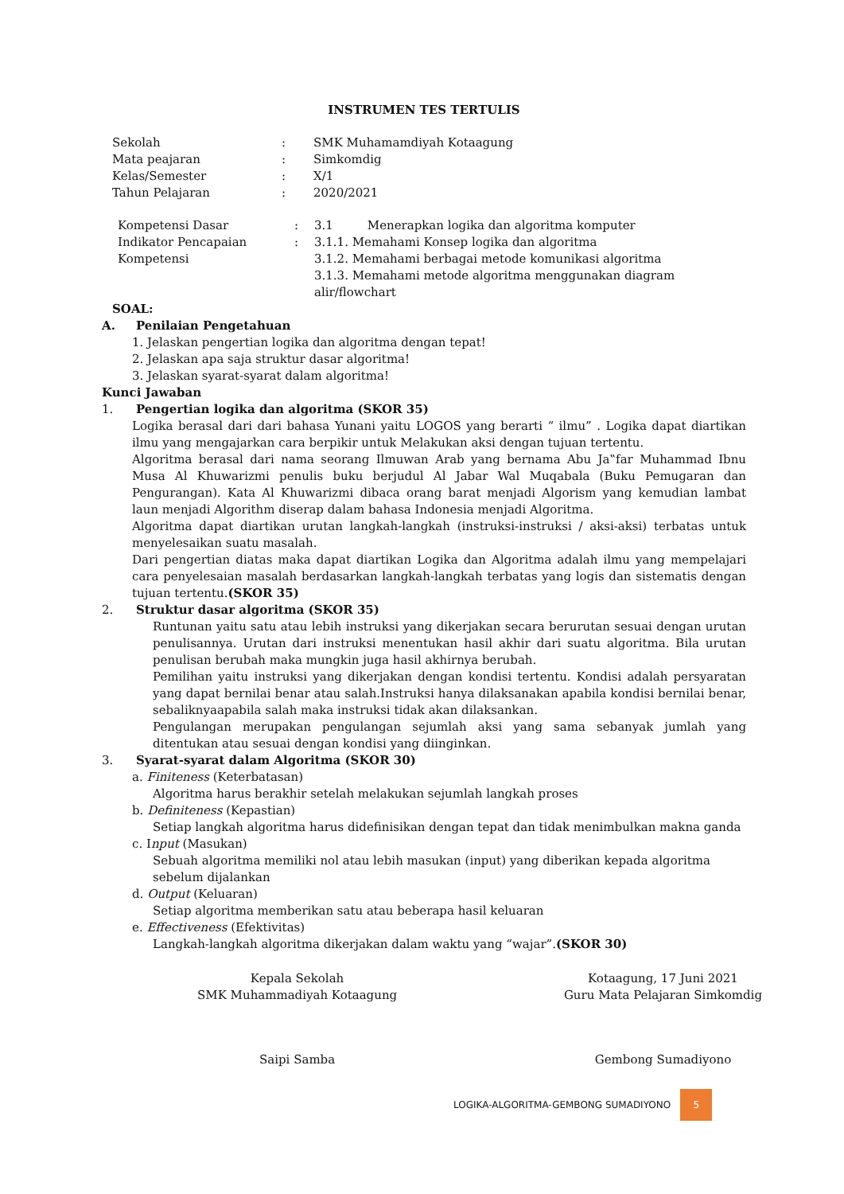INSTRUMEN TES TERTULIS
| Sekolah | : | SMK Muhamamdiyah Kotaagung |
| Mata peajaran | : | Simkomdig |
| Kelas/Semester | : | X/1 |
| Tahun Pelajaran | : | 2020/2021 |
| Kompetensi Dasar | : | 3.1 Menerapkan logika dan algoritma komputer |
| Indikator Pencapaian Kompetensi | : | 3.1.1. Memahami Konsep logika dan algoritma 3.1.2. Memahami berbagai metode komunikasi algoritma 3.1.3. Memahami metode algoritma menggunakan diagram alir/flowchart |
SOAL:
A. Penilaian Pengetahuan
1. Jelaskan pengertian logika dan algoritma dengan tepat!
2. Jelaskan apa saja struktur dasar algoritma!
3. Jelaskan syarat-syarat dalam algoritma!
Kunci Jawaban
1. Pengertian logika dan algoritma (SKOR 35)
Logika berasal dari dari bahasa Yunani yaitu LOGOS yang berarti “ ilmu” . Logika dapat diartikan ilmu yang mengajarkan cara berpikir untuk Melakukan aksi dengan tujuan tertentu.
Algoritma berasal dari nama seorang Ilmuwan Arab yang bernama Abu Ja‟far Muhammad Ibnu Musa Al Khuwarizmi penulis buku berjudul Al Jabar Wal Muqabala (Buku Pemugaran dan Pengurangan). Kata Al Khuwarizmi dibaca orang barat menjadi Algorism yang kemudian lambat laun menjadi Algorithm diserap dalam bahasa Indonesia menjadi Algoritma.
Algoritma dapat diartikan urutan langkah-langkah (instruksi-instruksi / aksi-aksi) terbatas untuk menyelesaikan suatu masalah.
Dari pengertian diatas maka dapat diartikan Logika dan Algoritma adalah ilmu yang mempelajari cara penyelesaian masalah berdasarkan langkah-langkah terbatas yang logis dan sistematis dengan tujuan tertentu.(SKOR 35)
2. Struktur dasar algoritma (SKOR 35)
Runtunan yaitu satu atau lebih instruksi yang dikerjakan secara berurutan sesuai dengan urutan penulisannya. Urutan dari instruksi menentukan hasil akhir dari suatu algoritma. Bila urutan penulisan berubah maka mungkin juga hasil akhirnya berubah.
Pemilihan yaitu instruksi yang dikerjakan dengan kondisi tertentu. Kondisi adalah persyaratan yang dapat bernilai benar atau salah.Instruksi hanya dilaksanakan apabila kondisi bernilai benar, sebaliknyaapabila salah maka instruksi tidak akan dilaksankan.
Pengulangan merupakan pengulangan sejumlah aksi yang sama sebanyak jumlah yang ditentukan atau sesuai dengan kondisi yang diinginkan.
3. Syarat-syarat dalam Algoritma (SKOR 30)
a. Finiteness (Keterbatasan)
Algoritma harus berakhir setelah melakukan sejumlah langkah proses
b. Definiteness (Kepastian)
Setiap langkah algoritma harus didefinisikan dengan tepat dan tidak menimbulkan makna ganda
c. Input (Masukan)
Sebuah algoritma memiliki nol atau lebih masukan (input) yang diberikan kepada algoritma sebelum dijalankan
d. Output (Keluaran)
Setiap algoritma memberikan satu atau beberapa hasil keluaran
e. Effectiveness (Efektivitas)
Langkah-langkah algoritma dikerjakan dalam waktu yang “wajar”.(SKOR 30)
Kepala Sekolah
SMK Muhammadiyah Kotaagung
Saipi Samba
Kotaagung, 17 Juni 2021
Guru Mata Pelajaran Simkomdig
Gembong Sumadiyono
LOGIKA-ALGORITMA-GEMBONG SUMADIYONO 5